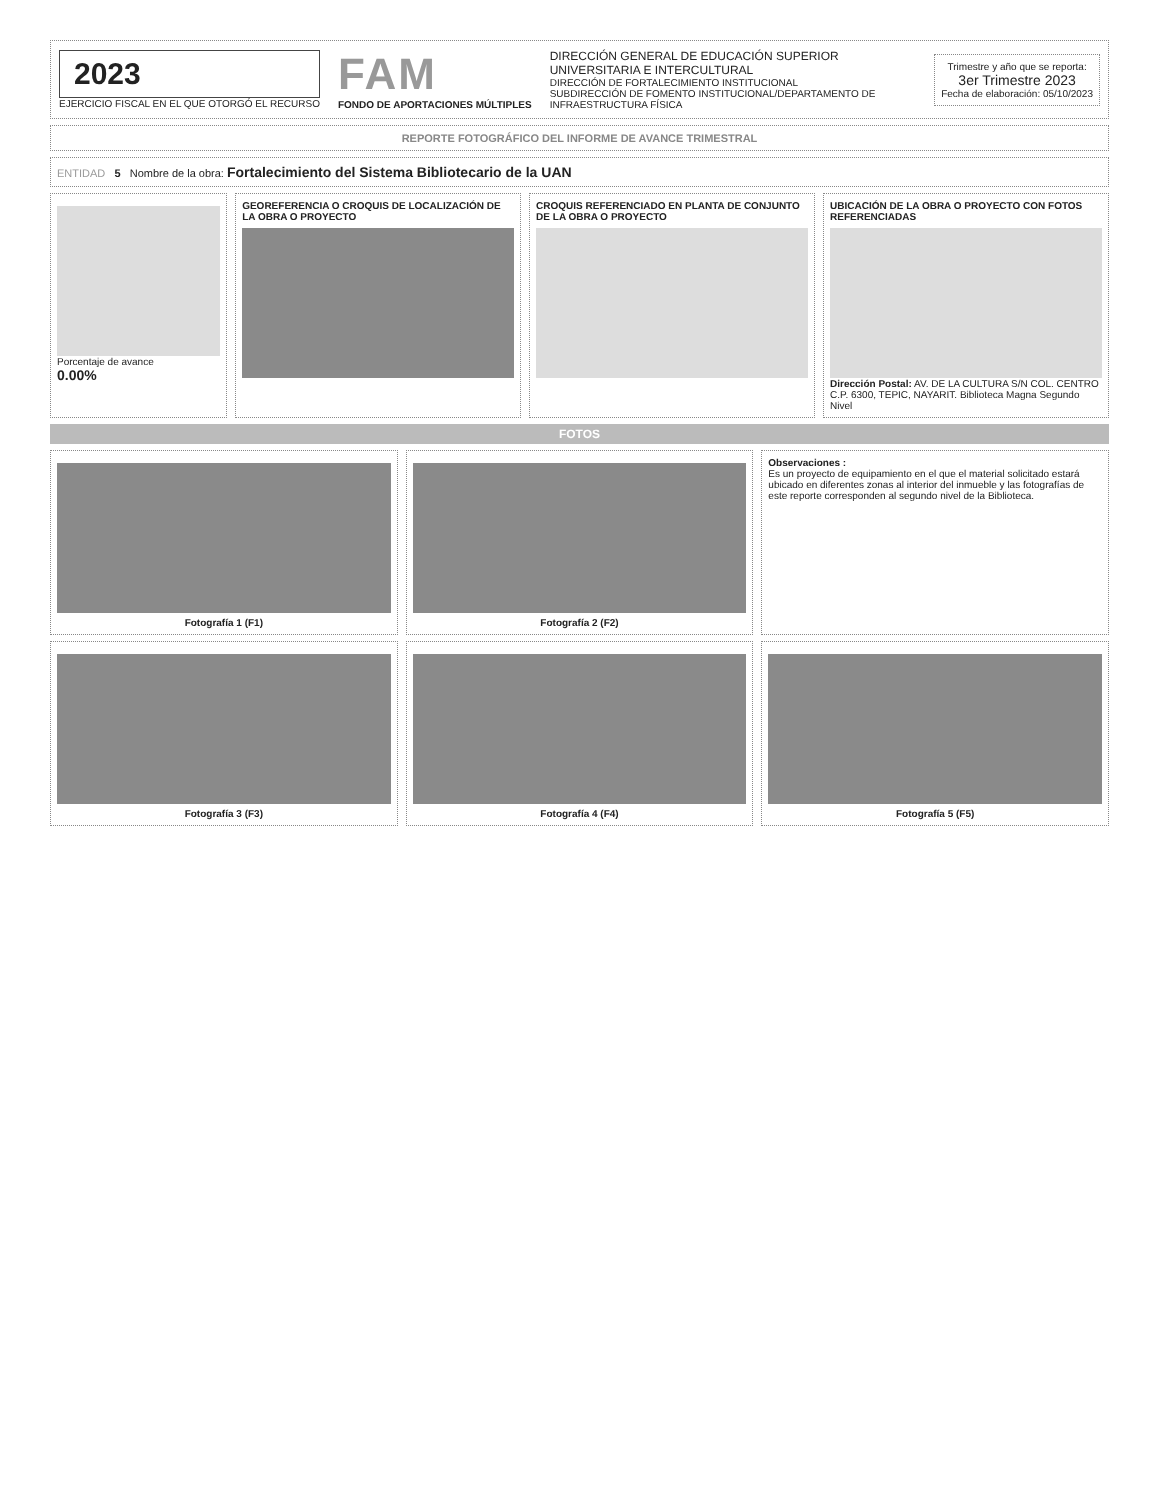2023
EJERCICIO FISCAL EN EL QUE OTORGÓ EL RECURSO
FAM
FONDO DE APORTACIONES MÚLTIPLES
DIRECCIÓN GENERAL DE EDUCACIÓN SUPERIOR UNIVERSITARIA E INTERCULTURAL
DIRECCIÓN DE FORTALECIMIENTO INSTITUCIONAL
SUBDIRECCIÓN DE FOMENTO INSTITUCIONAL/DEPARTAMENTO DE INFRAESTRUCTURA FÍSICA
Trimestre y año que se reporta:
3er Trimestre 2023
Fecha de elaboración: 05/10/2023
REPORTE FOTOGRÁFICO DEL INFORME DE AVANCE TRIMESTRAL
ENTIDAD 5 Nombre de la obra: Fortalecimiento del Sistema Bibliotecario de la UAN
Porcentaje de avance
0.00%
GEOREFERENCIA O CROQUIS DE LOCALIZACIÓN DE LA OBRA O PROYECTO
CROQUIS REFERENCIADO EN PLANTA DE CONJUNTO DE LA OBRA O PROYECTO
UBICACIÓN DE LA OBRA O PROYECTO CON FOTOS REFERENCIADAS
Dirección Postal: AV. DE LA CULTURA S/N COL. CENTRO C.P. 6300, TEPIC, NAYARIT. Biblioteca Magna Segundo Nivel
FOTOS
Fotografía 1 (F1) Fotografía 2 (F2)
Observaciones :
Es un proyecto de equipamiento en el que el material solicitado estará ubicado en diferentes zonas al interior del inmueble y las fotografías de este reporte corresponden al segundo nivel de la Biblioteca.
Fotografía 3 (F3) Fotografía 4 (F4) Fotografía 5 (F5)